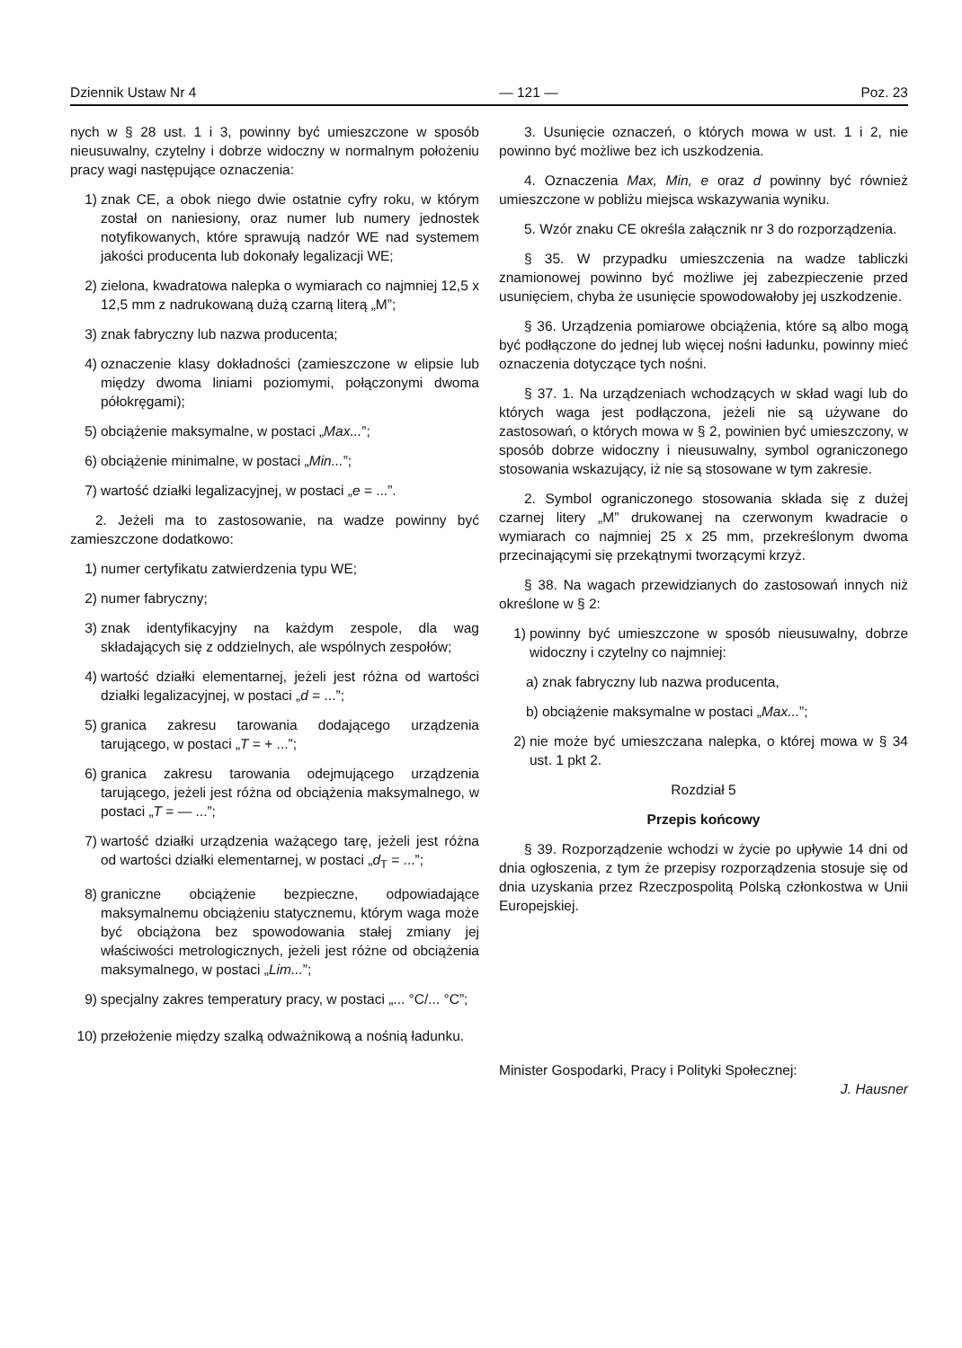Dziennik Ustaw Nr 4 — 121 — Poz. 23
nych w § 28 ust. 1 i 3, powinny być umieszczone w sposób nieusuwalny, czytelny i dobrze widoczny w normalnym położeniu pracy wagi następujące oznaczenia:
1) znak CE, a obok niego dwie ostatnie cyfry roku, w którym został on naniesiony, oraz numer lub numery jednostek notyfikowanych, które sprawują nadzór WE nad systemem jakości producenta lub dokonały legalizacji WE;
2) zielona, kwadratowa nalepka o wymiarach co najmniej 12,5 x 12,5 mm z nadrukowaną dużą czarną literą „M”;
3) znak fabryczny lub nazwa producenta;
4) oznaczenie klasy dokładności (zamieszczone w elipsie lub między dwoma liniami poziomymi, połączonymi dwoma półokręgami);
5) obciążenie maksymalne, w postaci „Max...”;
6) obciążenie minimalne, w postaci „Min...”;
7) wartość działki legalizacyjnej, w postaci „e = ...”.
2. Jeżeli ma to zastosowanie, na wadze powinny być zamieszczone dodatkowo:
1) numer certyfikatu zatwierdzenia typu WE;
2) numer fabryczny;
3) znak identyfikacyjny na każdym zespole, dla wag składających się z oddzielnych, ale wspólnych zespołów;
4) wartość działki elementarnej, jeżeli jest różna od wartości działki legalizacyjnej, w postaci „d = ...”;
5) granica zakresu tarowania dodającego urządzenia tarującego, w postaci „T = + ...”;
6) granica zakresu tarowania odejmującego urządzenia tarującego, jeżeli jest różna od obciążenia maksymalnego, w postaci „T = — ...”;
7) wartość działki urządzenia ważącego tarę, jeżeli jest różna od wartości działki elementarnej, w postaci „d<sub>T</sub> = ...”;
8) graniczne obciążenie bezpieczne, odpowiadające maksymalnemu obciążeniu statycznemu, którym waga może być obciążona bez spowodowania stałej zmiany jej właściwości metrologicznych, jeżeli jest różne od obciążenia maksymalnego, w postaci „Lim...”;
9) specjalny zakres temperatury pracy, w postaci „... °C/... °C”;
10) przełożenie między szalką odważnikową a nośnią ładunku.
3. Usunięcie oznaczeń, o których mowa w ust. 1 i 2, nie powinno być możliwe bez ich uszkodzenia.
4. Oznaczenia Max, Min, e oraz d powinny być również umieszczone w pobliżu miejsca wskazywania wyniku.
5. Wzór znaku CE określa załącznik nr 3 do rozporządzenia.
§ 35. W przypadku umieszczenia na wadze tabliczki znamionowej powinno być możliwe jej zabezpieczenie przed usunięciem, chyba że usunięcie spowodowałoby jej uszkodzenie.
§ 36. Urządzenia pomiarowe obciążenia, które są albo mogą być podłączone do jednej lub więcej nośni ładunku, powinny mieć oznaczenia dotyczące tych nośni.
§ 37. 1. Na urządzeniach wchodzących w skład wagi lub do których waga jest podłączona, jeżeli nie są używane do zastosowań, o których mowa w § 2, powinien być umieszczony, w sposób dobrze widoczny i nieusuwalny, symbol ograniczonego stosowania wskazujący, iż nie są stosowane w tym zakresie.
2. Symbol ograniczonego stosowania składa się z dużej czarnej litery „M” drukowanej na czerwonym kwadracie o wymiarach co najmniej 25 x 25 mm, przekreślonym dwoma przecinającymi się przekątnymi tworzącymi krzyż.
§ 38. Na wagach przewidzianych do zastosowań innych niż określone w § 2:
1) powinny być umieszczone w sposób nieusuwalny, dobrze widoczny i czytelny co najmniej:
a) znak fabryczny lub nazwa producenta,
b) obciążenie maksymalne w postaci „Max...”;
2) nie może być umieszczana nalepka, o której mowa w § 34 ust. 1 pkt 2.
Rozdział 5
Przepis końcowy
§ 39. Rozporządzenie wchodzi w życie po upływie 14 dni od dnia ogłoszenia, z tym że przepisy rozporządzenia stosuje się od dnia uzyskania przez Rzeczpospolitą Polską członkostwa w Unii Europejskiej.
Minister Gospodarki, Pracy i Polityki Społecznej:
J. Hausner